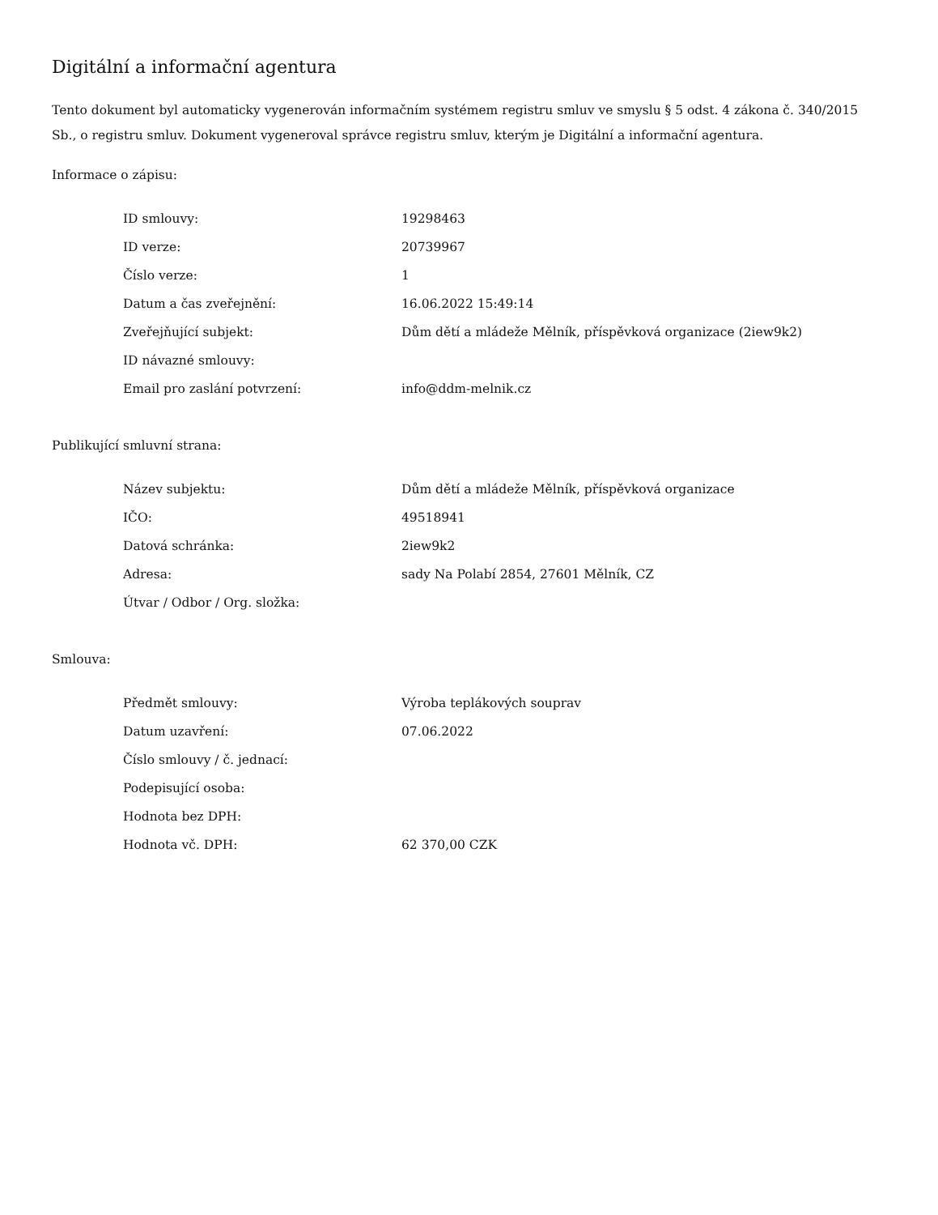Digitální a informační agentura
Tento dokument byl automaticky vygenerován informačním systémem registru smluv ve smyslu § 5 odst. 4 zákona č. 340/2015 Sb., o registru smluv. Dokument vygeneroval správce registru smluv, kterým je Digitální a informační agentura.
Informace o zápisu:
| ID smlouvy: | 19298463 |
| ID verze: | 20739967 |
| Číslo verze: | 1 |
| Datum a čas zveřejnění: | 16.06.2022 15:49:14 |
| Zveřejňující subjekt: | Dům dětí a mládeže Mělník, příspěvková organizace (2iew9k2) |
| ID návazné smlouvy: | |
| Email pro zaslání potvrzení: | info@ddm-melnik.cz |
Publikující smluvní strana:
| Název subjektu: | Dům dětí a mládeže Mělník, příspěvková organizace |
| IČO: | 49518941 |
| Datová schránka: | 2iew9k2 |
| Adresa: | sady Na Polabí 2854, 27601 Mělník, CZ |
| Útvar / Odbor / Org. složka: | |
Smlouva:
| Předmět smlouvy: | Výroba teplákových souprav |
| Datum uzavření: | 07.06.2022 |
| Číslo smlouvy / č. jednací: | |
| Podepisující osoba: | |
| Hodnota bez DPH: | |
| Hodnota vč. DPH: | 62 370,00 CZK |